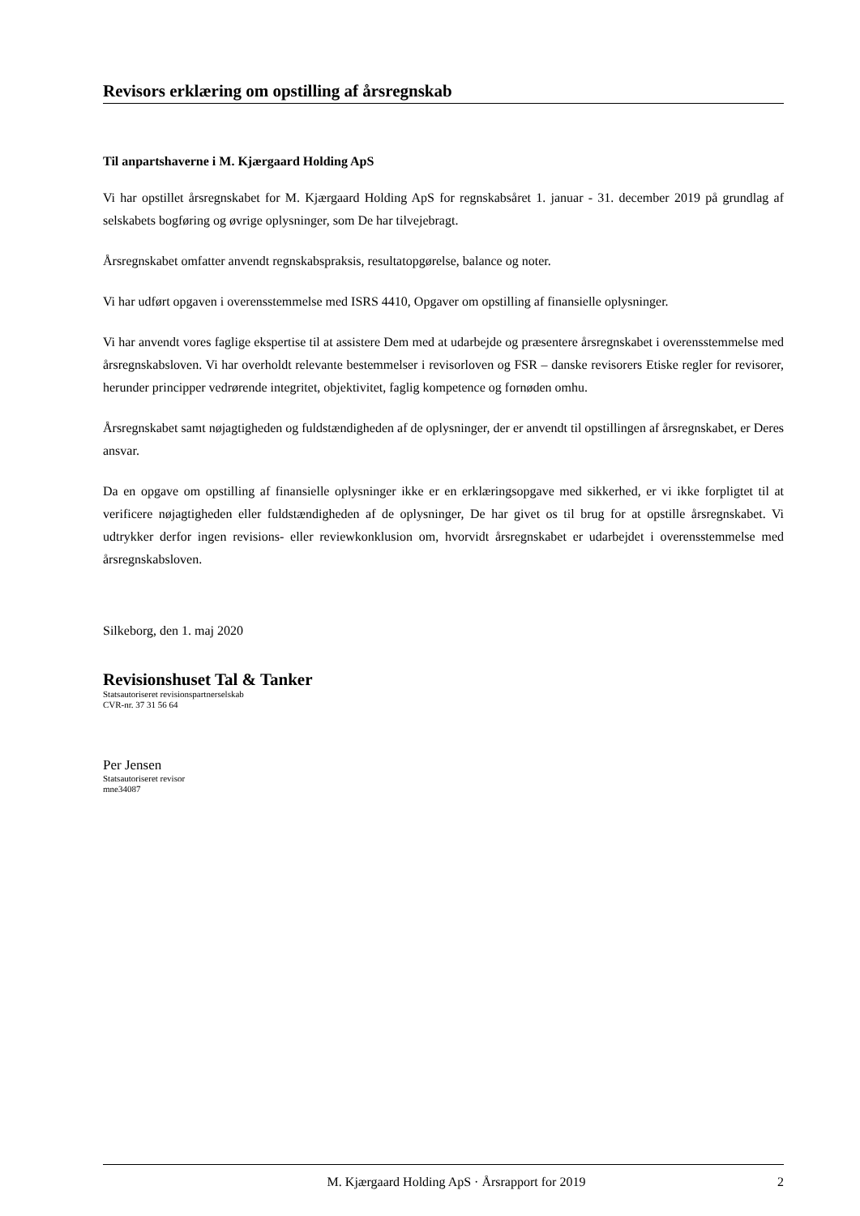Revisors erklæring om opstilling af årsregnskab
Til anpartshaverne i M. Kjærgaard Holding ApS
Vi har opstillet årsregnskabet for M. Kjærgaard Holding ApS for regnskabsåret 1. januar - 31. december 2019 på grundlag af selskabets bogføring og øvrige oplysninger, som De har tilvejebragt.
Årsregnskabet omfatter anvendt regnskabspraksis, resultatopgørelse, balance og noter.
Vi har udført opgaven i overensstemmelse med ISRS 4410, Opgaver om opstilling af finansielle oplysninger.
Vi har anvendt vores faglige ekspertise til at assistere Dem med at udarbejde og præsentere årsregnskabet i overensstemmelse med årsregnskabsloven. Vi har overholdt relevante bestemmelser i revisorloven og FSR – danske revisorers Etiske regler for revisorer, herunder principper vedrørende integritet, objektivitet, faglig kompetence og fornøden omhu.
Årsregnskabet samt nøjagtigheden og fuldstændigheden af de oplysninger, der er anvendt til opstillingen af årsregnskabet, er Deres ansvar.
Da en opgave om opstilling af finansielle oplysninger ikke er en erklæringsopgave med sikkerhed, er vi ikke forpligtet til at verificere nøjagtigheden eller fuldstændigheden af de oplysninger, De har givet os til brug for at opstille årsregnskabet. Vi udtrykker derfor ingen revisions- eller reviewkonklusion om, hvorvidt årsregnskabet er udarbejdet i overensstemmelse med årsregnskabsloven.
Silkeborg, den 1. maj 2020
Revisionshuset Tal & Tanker
Statsautoriseret revisionspartnerselskab
CVR-nr. 37 31 56 64
Per Jensen
Statsautoriseret revisor
mne34087
M. Kjærgaard Holding ApS · Årsrapport for 2019 2